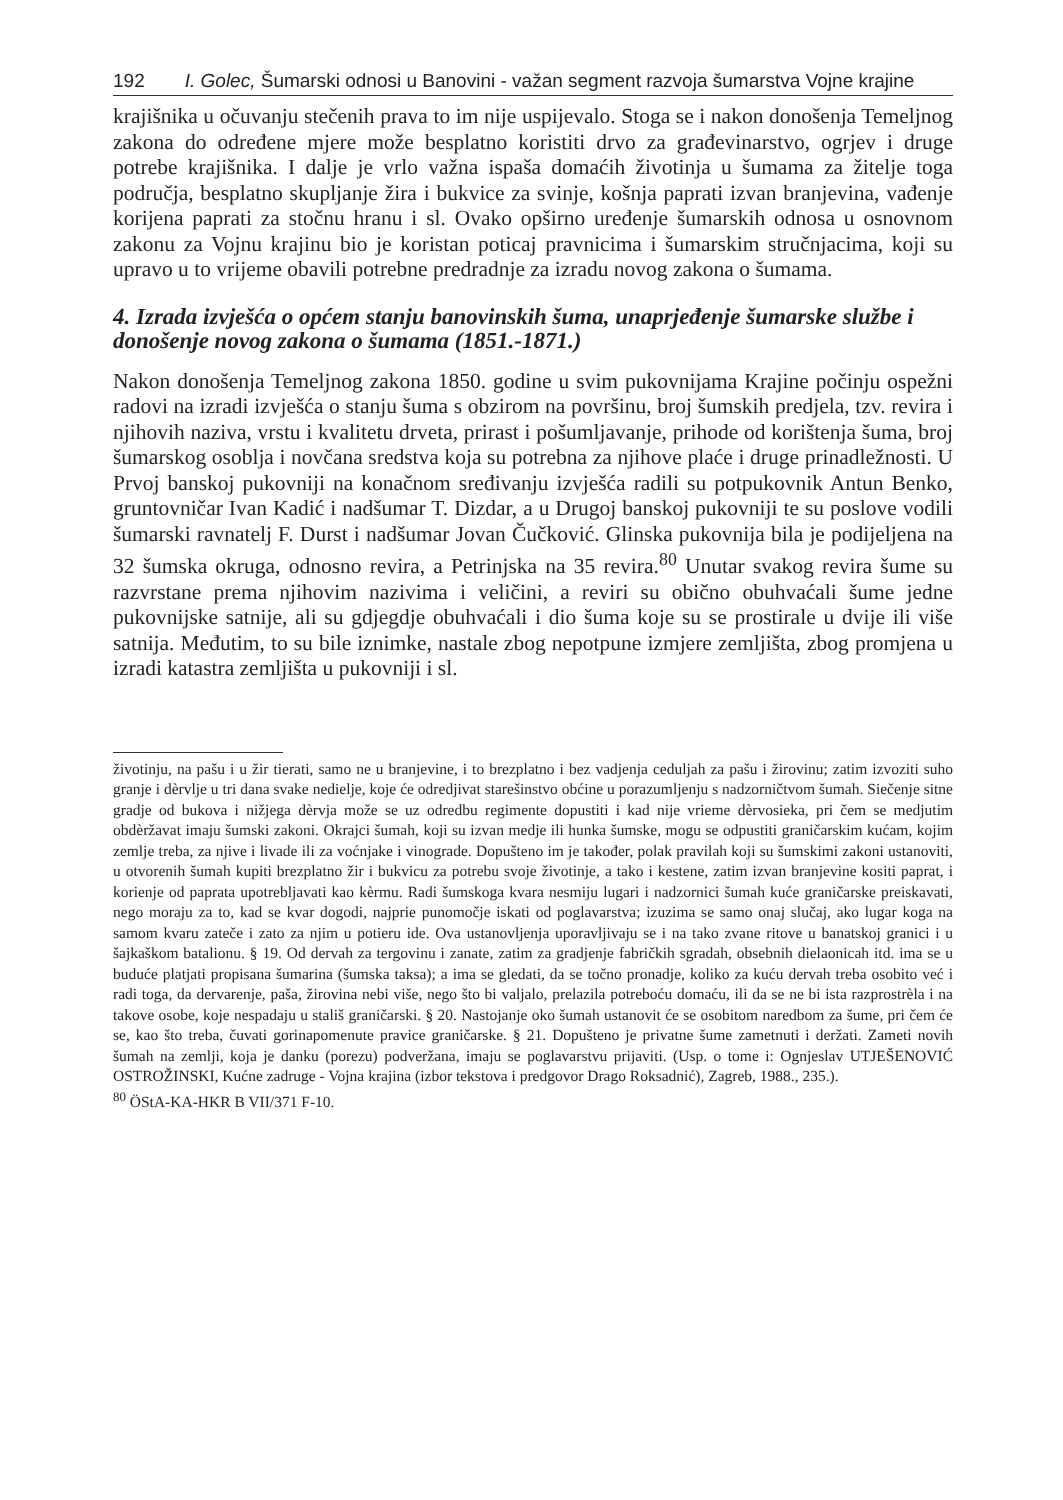192 I. Golec, Šumarski odnosi u Banovini - važan segment razvoja šumarstva Vojne krajine
krajišnika u očuvanju stečenih prava to im nije uspijevalo. Stoga se i nakon donošenja Temeljnog zakona do određene mjere može besplatno koristiti drvo za građevinarstvo, ogrjev i druge potrebe krajišnika. I dalje je vrlo važna ispaša domaćih životinja u šumama za žitelje toga područja, besplatno skupljanje žira i bukvice za svinje, košnja paprati izvan branjevina, vađenje korijena paprati za stočnu hranu i sl. Ovako opširno uređenje šumarskih odnosa u osnovnom zakonu za Vojnu krajinu bio je koristan poticaj pravnicima i šumarskim stručnjacima, koji su upravo u to vrijeme obavili potrebne predradnje za izradu novog zakona o šumama.
4. Izrada izvješća o općem stanju banovinskih šuma, unaprjeđenje šumarske službe i donošenje novog zakona o šumama (1851.-1871.)
Nakon donošenja Temeljnog zakona 1850. godine u svim pukovnijama Krajine počinju ospežni radovi na izradi izvješća o stanju šuma s obzirom na površinu, broj šumskih predjela, tzv. revira i njihovih naziva, vrstu i kvalitetu drveta, prirast i pošumljavanje, prihode od korištenja šuma, broj šumarskog osoblja i novčana sredstva koja su potrebna za njihove plaće i druge prinadležnosti. U Prvoj banskoj pukovniji na konačnom sređivanju izvješća radili su potpukovnik Antun Benko, gruntovničar Ivan Kadić i nadšumar T. Dizdar, a u Drugoj banskoj pukovniji te su poslove vodili šumarski ravnatelj F. Durst i nadšumar Jovan Čučković. Glinska pukovnija bila je podijeljena na 32 šumska okruga, odnosno revira, a Petrinjska na 35 revira.<sup>80</sup> Unutar svakog revira šume su razvrstane prema njihovim nazivima i veličini, a reviri su obično obuhvaćali šume jedne pukovnijske satnije, ali su gdjegdje obuhvaćali i dio šuma koje su se prostirale u dvije ili više satnija. Međutim, to su bile iznimke, nastale zbog nepotpune izmjere zemljišta, zbog promjena u izradi katastra zemljišta u pukovniji i sl.
životinju, na pašu i u žir tierati, samo ne u branjevine, i to brezplatno i bez vadjenja ceduljah za pašu i žirovinu; zatim izvoziti suho granje i dèrvlje u tri dana svake nedielje, koje će odredjivat starešinstvo obćine u porazumljenju s nadzorničtvom šumah. Siečenje sitne gradje od bukova i nižjega dèrvja može se uz odredbu regimente dopustiti i kad nije vrieme dèrvosieka, pri čem se medjutim obdèržavat imaju šumski zakoni. Okrajci šumah, koji su izvan medje ili hunka šumske, mogu se odpustiti graničarskim kućam, kojim zemlje treba, za njive i livade ili za voćnjake i vinograde. Dopušteno im je također, polak pravilah koji su šumskimi zakoni ustanoviti, u otvorenih šumah kupiti brezplatno žir i bukvicu za potrebu svoje životinje, a tako i kestene, zatim izvan branjevine kositi paprat, i korienje od paprata upotrebljavati kao kèrmu. Radi šumskoga kvara nesmiju lugari i nadzornici šumah kuće graničarske preiskavati, nego moraju za to, kad se kvar dogodi, najprie punomočje iskati od poglavarstva; izuzima se samo onaj slučaj, ako lugar koga na samom kvaru zateče i zato za njim u potieru ide. Ova ustanovljenja uporavljivaju se i na tako zvane ritove u banatskoj granici i u šajkaškom batalionu. § 19. Od dervah za tergovinu i zanate, zatim za gradjenje fabričkih sgradah, obsebnih dielaonicah itd. ima se u buduće platjati propisana šumarina (šumska taksa); a ima se gledati, da se točno pronadje, koliko za kuću dervah treba osobito već i radi toga, da dervarenje, paša, žirovina nebi više, nego što bi valjalo, prelazila potreboću domaću, ili da se ne bi ista razprostrèla i na takove osobe, koje nespadaju u stališ graničarski. § 20. Nastojanje oko šumah ustanovit će se osobitom naredbom za šume, pri čem će se, kao što treba, čuvati gorinapomenute pravice graničarske. § 21. Dopušteno je privatne šume zametnuti i deržati. Zameti novih šumah na zemlji, koja je danku (porezu) podveržana, imaju se poglavarstvu prijaviti. (Usp. o tome i: Ognjeslav UTJEŠENOVIĆ OSTROŽINSKI, Kućne zadruge - Vojna krajina (izbor tekstova i predgovor Drago Roksadnić), Zagreb, 1988., 235.).
<sup>80</sup> ÖStA-KA-HKR B VII/371 F-10.